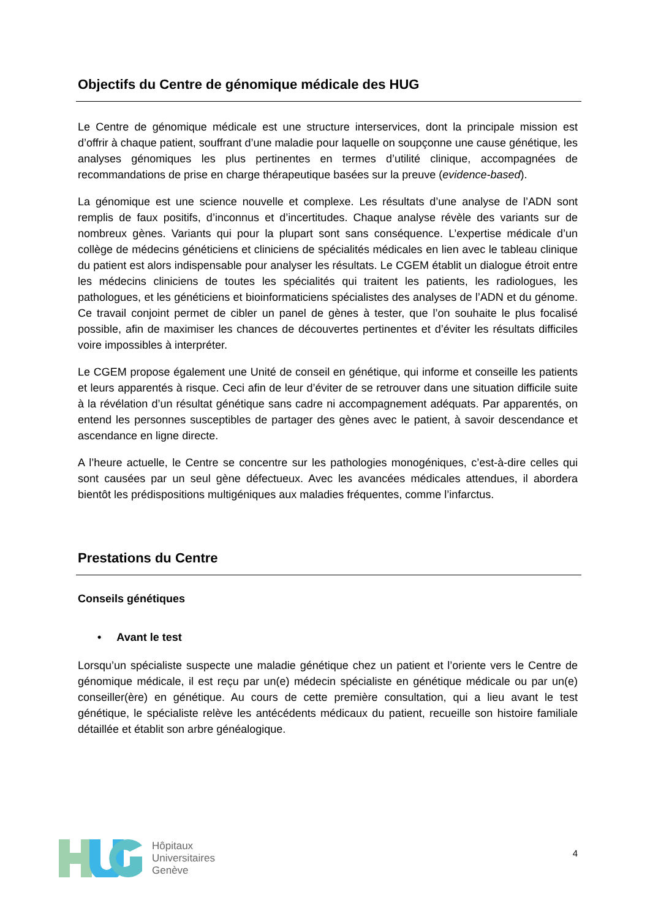Objectifs du Centre de génomique médicale des HUG
Le Centre de génomique médicale est une structure interservices, dont la principale mission est d’offrir à chaque patient, souffrant d’une maladie pour laquelle on soupçonne une cause génétique, les analyses génomiques les plus pertinentes en termes d’utilité clinique, accompagnées de recommandations de prise en charge thérapeutique basées sur la preuve (evidence-based).
La génomique est une science nouvelle et complexe. Les résultats d’une analyse de l’ADN sont remplis de faux positifs, d’inconnus et d’incertitudes. Chaque analyse révèle des variants sur de nombreux gènes. Variants qui pour la plupart sont sans conséquence. L’expertise médicale d’un collège de médecins généticiens et cliniciens de spécialités médicales en lien avec le tableau clinique du patient est alors indispensable pour analyser les résultats. Le CGEM établit un dialogue étroit entre les médecins cliniciens de toutes les spécialités qui traitent les patients, les radiologues, les pathologues, et les généticiens et bioinformaticiens spécialistes des analyses de l’ADN et du génome. Ce travail conjoint permet de cibler un panel de gènes à tester, que l’on souhaite le plus focalisé possible, afin de maximiser les chances de découvertes pertinentes et d’éviter les résultats difficiles voire impossibles à interpréter.
Le CGEM propose également une Unité de conseil en génétique, qui informe et conseille les patients et leurs apparentés à risque. Ceci afin de leur d’éviter de se retrouver dans une situation difficile suite à la révélation d’un résultat génétique sans cadre ni accompagnement adéquats. Par apparentés, on entend les personnes susceptibles de partager des gènes avec le patient, à savoir descendance et ascendance en ligne directe.
A l’heure actuelle, le Centre se concentre sur les pathologies monogéniques, c’est-à-dire celles qui sont causées par un seul gène défectueux. Avec les avancées médicales attendues, il abordera bientôt les prédispositions multigéniques aux maladies fréquentes, comme l’infarctus.
Prestations du Centre
Conseils génétiques
• Avant le test
Lorsqu’un spécialiste suspecte une maladie génétique chez un patient et l’oriente vers le Centre de génomique médicale, il est reçu par un(e) médecin spécialiste en génétique médicale ou par un(e) conseiller(ère) en génétique. Au cours de cette première consultation, qui a lieu avant le test génétique, le spécialiste relève les antécédents médicaux du patient, recueille son histoire familiale détaillée et établit son arbre généalogique.
Hôpitaux
Universitaires
Genève
4